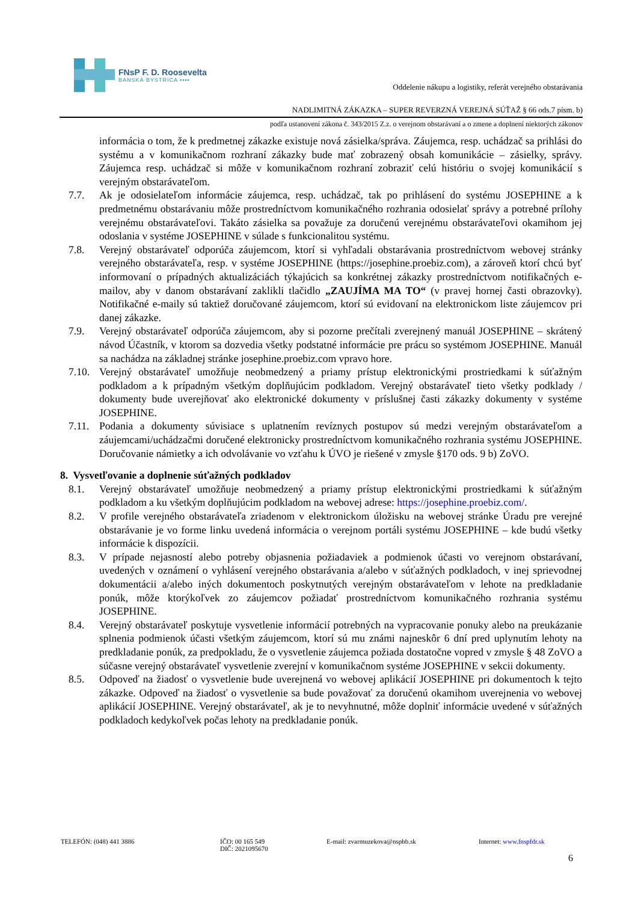FNsP F. D. Roosevelta
BANSKÁ BYSTRICA ▪▪▪▪
Oddelenie nákupu a logistiky, referát verejného obstarávania
NADLIMITNÁ ZÁKAZKA – SUPER REVERZNÁ VEREJNÁ SÚŤAŽ § 66 ods.7 písm. b)
podľa ustanovení zákona č. 343/2015 Z.z. o verejnom obstarávaní a o zmene a doplnení niektorých zákonov
informácia o tom, že k predmetnej zákazke existuje nová zásielka/správa. Záujemca, resp. uchádzač sa prihlási do systému a v komunikačnom rozhraní zákazky bude mať zobrazený obsah komunikácie – zásielky, správy. Záujemca resp. uchádzač si môže v komunikačnom rozhraní zobraziť celú históriu o svojej komunikácií s verejným obstarávateľom.
7.7. Ak je odosielateľom informácie záujemca, resp. uchádzač, tak po prihlásení do systému JOSEPHINE a k predmetnému obstarávaniu môže prostredníctvom komunikačného rozhrania odosielať správy a potrebné prílohy verejnému obstarávateľovi. Takáto zásielka sa považuje za doručenú verejnému obstarávateľovi okamihom jej odoslania v systéme JOSEPHINE v súlade s funkcionalitou systému.
7.8. Verejný obstarávateľ odporúča záujemcom, ktorí si vyhľadali obstarávania prostredníctvom webovej stránky verejného obstarávateľa, resp. v systéme JOSEPHINE (https://josephine.proebiz.com), a zároveň ktorí chcú byť informovaní o prípadných aktualizáciách týkajúcich sa konkrétnej zákazky prostredníctvom notifikačných e-mailov, aby v danom obstarávaní zaklikli tlačidlo „ZAUJÍMA MA TO“ (v pravej hornej časti obrazovky). Notifikačné e-maily sú taktiež doručované záujemcom, ktorí sú evidovaní na elektronickom liste záujemcov pri danej zákazke.
7.9. Verejný obstarávateľ odporúča záujemcom, aby si pozorne prečítali zverejnený manuál JOSEPHINE – skrátený návod Účastník, v ktorom sa dozvedia všetky podstatné informácie pre prácu so systémom JOSEPHINE. Manuál sa nachádza na základnej stránke josephine.proebiz.com vpravo hore.
7.10. Verejný obstarávateľ umožňuje neobmedzený a priamy prístup elektronickými prostriedkami k súťažným podkladom a k prípadným všetkým doplňujúcim podkladom. Verejný obstarávateľ tieto všetky podklady / dokumenty bude uverejňovať ako elektronické dokumenty v príslušnej časti zákazky dokumenty v systéme JOSEPHINE.
7.11. Podania a dokumenty súvisiace s uplatnením revíznych postupov sú medzi verejným obstarávateľom a záujemcami/uchádzačmi doručené elektronicky prostredníctvom komunikačného rozhrania systému JOSEPHINE. Doručovanie námietky a ich odvolávanie vo vzťahu k ÚVO je riešené v zmysle §170 ods. 9 b) ZoVO.
8. Vysvetľovanie a doplnenie súťažných podkladov
8.1. Verejný obstarávateľ umožňuje neobmedzený a priamy prístup elektronickými prostriedkami k súťažným podkladom a ku všetkým doplňujúcim podkladom na webovej adrese: https://josephine.proebiz.com/.
8.2. V profile verejného obstarávateľa zriadenom v elektronickom úložisku na webovej stránke Úradu pre verejné obstarávanie je vo forme linku uvedená informácia o verejnom portáli systému JOSEPHINE – kde budú všetky informácie k dispozícii.
8.3. V prípade nejasností alebo potreby objasnenia požiadaviek a podmienok účasti vo verejnom obstarávaní, uvedených v oznámení o vyhlásení verejného obstarávania a/alebo v súťažných podkladoch, v inej sprievodnej dokumentácii a/alebo iných dokumentoch poskytnutých verejným obstarávateľom v lehote na predkladanie ponúk, môže ktorýkoľvek zo záujemcov požiadať prostredníctvom komunikačného rozhrania systému JOSEPHINE.
8.4. Verejný obstarávateľ poskytuje vysvetlenie informácií potrebných na vypracovanie ponuky alebo na preukázanie splnenia podmienok účasti všetkým záujemcom, ktorí sú mu známi najneskôr 6 dní pred uplynutím lehoty na predkladanie ponúk, za predpokladu, že o vysvetlenie záujemca požiada dostatočne vopred v zmysle § 48 ZoVO a súčasne verejný obstarávateľ vysvetlenie zverejní v komunikačnom systéme JOSEPHINE v sekcii dokumenty.
8.5. Odpoveď na žiadosť o vysvetlenie bude uverejnená vo webovej aplikácií JOSEPHINE pri dokumentoch k tejto zákazke. Odpoveď na žiadosť o vysvetlenie sa bude považovať za doručenú okamihom uverejnenia vo webovej aplikácií JOSEPHINE. Verejný obstarávateľ, ak je to nevyhnutné, môže doplniť informácie uvedené v súťažných podkladoch kedykoľvek počas lehoty na predkladanie ponúk.
TELEFÓN: (048) 441 3886 IČO: 00 165 549
DIČ: 2021095670
E-mail: zvarmuzekova@nspbb.sk Internet: www.fnspfdr.sk
6